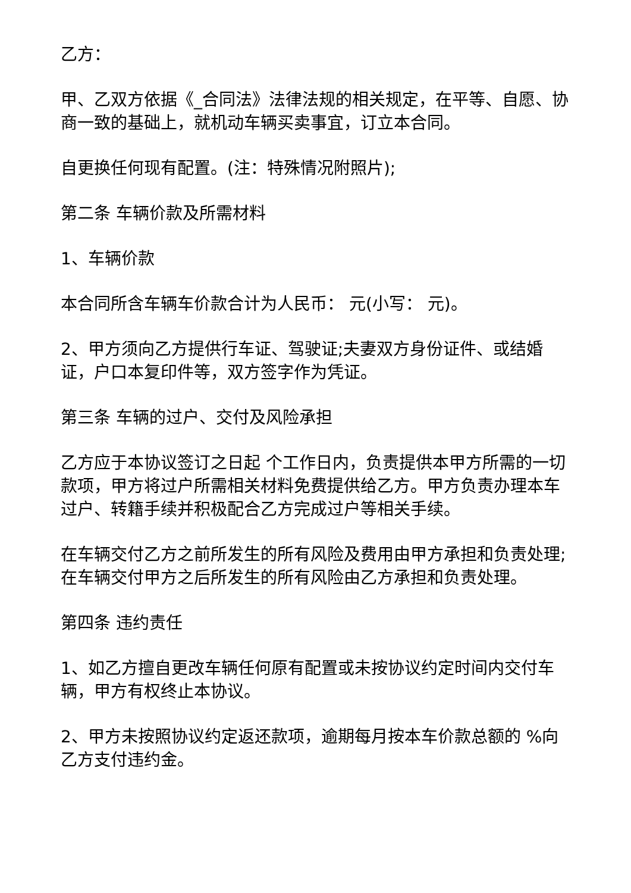乙方：
甲、乙双方依据《_合同法》法律法规的相关规定，在平等、自愿、协商一致的基础上，就机动车辆买卖事宜，订立本合同。
自更换任何现有配置。(注：特殊情况附照片);
第二条 车辆价款及所需材料
1、车辆价款
本合同所含车辆车价款合计为人民币： 元(小写： 元)。
2、甲方须向乙方提供行车证、驾驶证;夫妻双方身份证件、或结婚证，户口本复印件等，双方签字作为凭证。
第三条 车辆的过户、交付及风险承担
乙方应于本协议签订之日起 个工作日内，负责提供本甲方所需的一切款项，甲方将过户所需相关材料免费提供给乙方。甲方负责办理本车过户、转籍手续并积极配合乙方完成过户等相关手续。
在车辆交付乙方之前所发生的所有风险及费用由甲方承担和负责处理;在车辆交付甲方之后所发生的所有风险由乙方承担和负责处理。
第四条 违约责任
1、如乙方擅自更改车辆任何原有配置或未按协议约定时间内交付车辆，甲方有权终止本协议。
2、甲方未按照协议约定返还款项，逾期每月按本车价款总额的 %向乙方支付违约金。